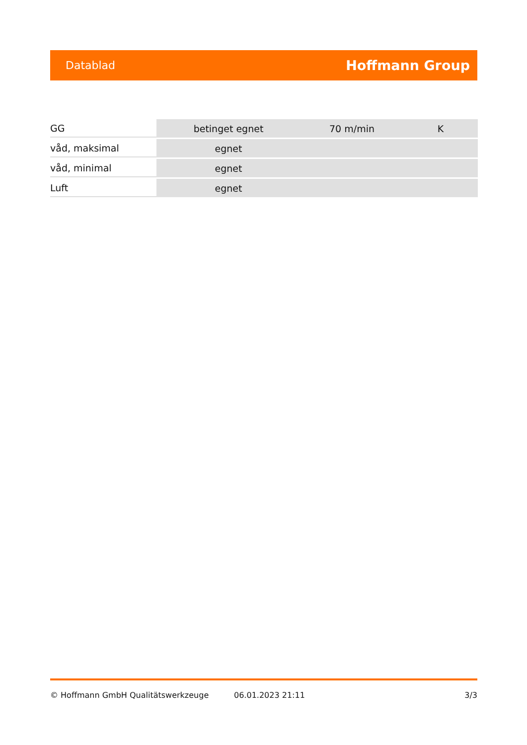Datablad Hoffmann Group
| GG | betinget egnet | 70 m/min | K |
| våd, maksimal | egnet | | |
| våd, minimal | egnet | | |
| Luft | egnet | | |
© Hoffmann GmbH Qualitätswerkzeuge 06.01.2023 21:11 3/3